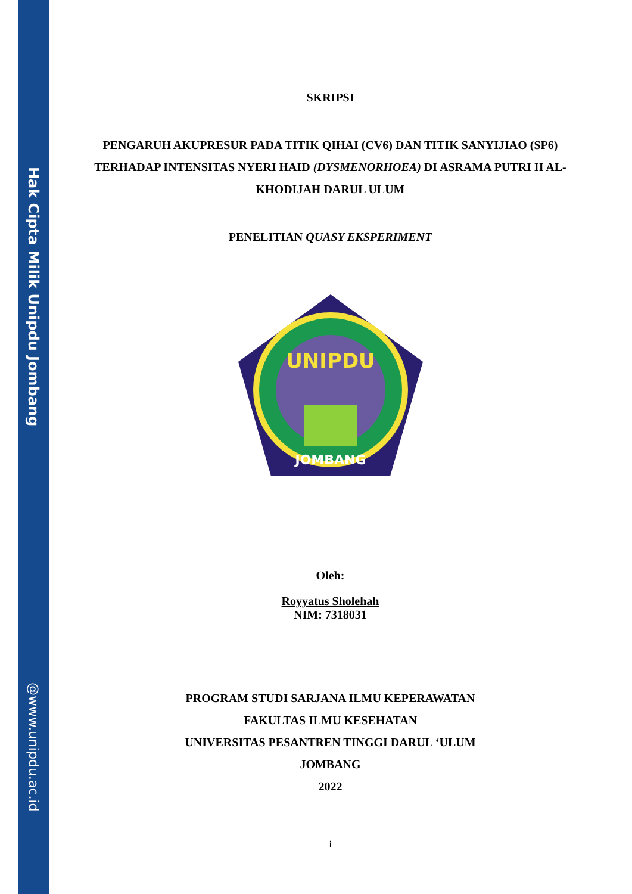Hak Cipta Milik Unipdu Jombang
@www.unipdu.ac.id
SKRIPSI
PENGARUH AKUPRESUR PADA TITIK QIHAI (CV6) DAN TITIK SANYIJIAO (SP6) TERHADAP INTENSITAS NYERI HAID (DYSMENORHOEA) DI ASRAMA PUTRI II AL-KHODIJAH DARUL ULUM
PENELITIAN QUASY EKSPERIMENT
UNIPDU
JOMBANG
Oleh:
Royyatus Sholehah
NIM: 7318031
PROGRAM STUDI SARJANA ILMU KEPERAWATAN
FAKULTAS ILMU KESEHATAN
UNIVERSITAS PESANTREN TINGGI DARUL ‘ULUM
JOMBANG
2022
i